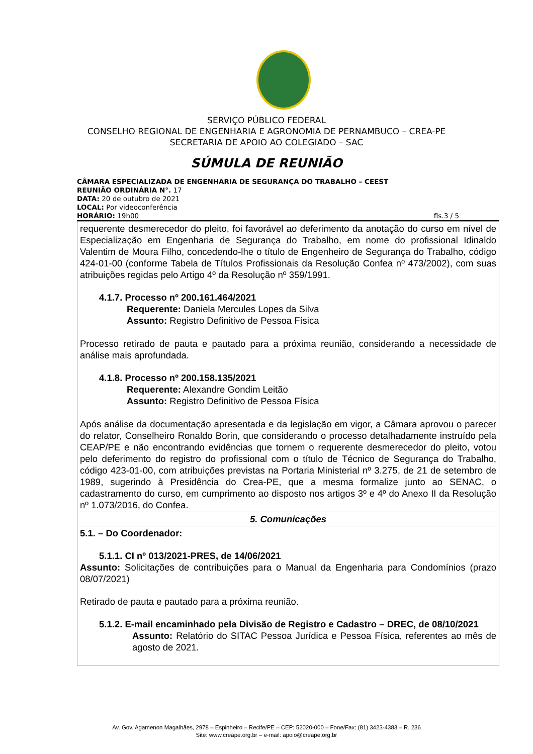SERVIÇO PÚBLICO FEDERAL
CONSELHO REGIONAL DE ENGENHARIA E AGRONOMIA DE PERNAMBUCO – CREA-PE
SECRETARIA DE APOIO AO COLEGIADO – SAC
SÚMULA DE REUNIÃO
CÂMARA ESPECIALIZADA DE ENGENHARIA DE SEGURANÇA DO TRABALHO – CEEST
REUNIÃO ORDINÁRIA N°. 17
DATA: 20 de outubro de 2021
LOCAL: Por videoconferência
HORÁRIO: 19h00 fls.3 / 5
| requerente desmerecedor do pleito, foi favorável ao deferimento da anotação do curso em nível de Especialização em Engenharia de Segurança do Trabalho, em nome do profissional Idinaldo Valentim de Moura Filho, concedendo-lhe o título de Engenheiro de Segurança do Trabalho, código 424-01-00 (conforme Tabela de Títulos Profissionais da Resolução Confea nº 473/2002), com suas atribuições regidas pelo Artigo 4º da Resolução nº 359/1991. 4.1.7. Processo nº 200.161.464/2021 Requerente: Daniela Mercules Lopes da Silva Assunto: Registro Definitivo de Pessoa Física Processo retirado de pauta e pautado para a próxima reunião, considerando a necessidade de análise mais aprofundada. 4.1.8. Processo nº 200.158.135/2021 Requerente: Alexandre Gondim Leitão Assunto: Registro Definitivo de Pessoa Física Após análise da documentação apresentada e da legislação em vigor, a Câmara aprovou o parecer do relator, Conselheiro Ronaldo Borin, que considerando o processo detalhadamente instruído pela CEAP/PE e não encontrando evidências que tornem o requerente desmerecedor do pleito, votou pelo deferimento do registro do profissional com o título de Técnico de Segurança do Trabalho, código 423-01-00, com atribuições previstas na Portaria Ministerial nº 3.275, de 21 de setembro de 1989, sugerindo à Presidência do Crea-PE, que a mesma formalize junto ao SENAC, o cadastramento do curso, em cumprimento ao disposto nos artigos 3º e 4º do Anexo II da Resolução nº 1.073/2016, do Confea. |
| 5. Comunicações |
| 5.1. – Do Coordenador: 5.1.1. CI nº 013/2021-PRES, de 14/06/2021 Assunto: Solicitações de contribuições para o Manual da Engenharia para Condomínios (prazo 08/07/2021) Retirado de pauta e pautado para a próxima reunião. 5.1.2. E-mail encaminhado pela Divisão de Registro e Cadastro – DREC, de 08/10/2021 Assunto: Relatório do SITAC Pessoa Jurídica e Pessoa Física, referentes ao mês de agosto de 2021. |
Av. Gov. Agamenon Magalhães, 2978 – Espinheiro – Recife/PE – CEP: 52020-000 – Fone/Fax: (81) 3423-4383 – R. 236
Site: www.creape.org.br – e-mail: apoio@creape.org.br